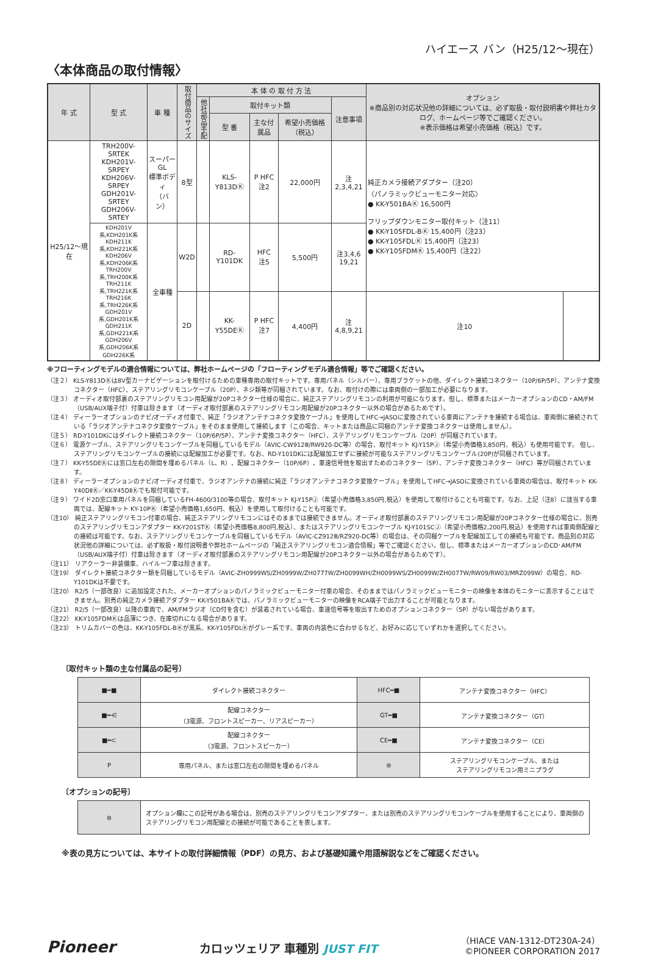ハイエース バン（H25/12〜現在）
〈本体商品の取付情報〉
| 年 式 | 型 式 | 車 種 | 取付商品のサイズ | 本 体 の 取 付 方 法 | | | | | オプション ※商品別の対応状況他の詳細については、必ず取扱・取付説明書や弊社カタログ、ホームページ等でご確認ください。 ※表示価格は希望小売価格（税込）です。 | |
| --- | --- | --- | --- | --- | --- | --- | --- | --- | --- | --- |
| | | | | 他社部品手配 | 取付キット類 | | | 注意事項 | | |
| | | | | | 型 番 | 主な付属品 | 希望小売価格（税込） | | | |
| H25/12〜現在 | TRH200V-SRTEK KDH201V-SRPEY KDH206V-SRPEY GDH201V-SRTEY GDH206V-SRTEY | スーパーGL 標準ボディ （バン） | 8型 | | KLS-Y813DⓀ | P HFC 注2 | 22,000円 | 注2,3,4,21 | 純正カメラ接続アダプター（注20） 〈パノラミックビューモニター対応〉 ● KK-Y501BAⓀ 16,500円 フリップダウンモニター取付キット（注11） ● KK-Y105FDL-BⓀ 15,400円（注23） ● KK-Y105FDLⓀ 15,400円（注23） ● KK-Y105FDMⓀ 15,400円（注22） | |
| | KDH201V系,KDH201K系 KDH211K系,KDH221K系 KDH206V系,KDH206K系 TRH200V系,TRH200K系 TRH211K系,TRH221K系 TRH216K系,TRH226K系 GDH201V系,GDH201K系 GDH211K系,GDH221K系 GDH206V系,GDH206K系 GDH226K系 | 全車種 | W2D | | RD-Y101DK | HFC 注5 | 5,500円 | 注3,4,6 19,21 | | |
| | | | 2D | | KK-Y55DEⓀ | P HFC 注7 | 4,400円 | 注4,8,9,21 | 注10 | |
※フローティングモデルの適合情報については、弊社ホームページの「フローティングモデル適合情報」等でご確認ください。
（注２） KLS-Y813DⓀは8V型カーナビゲーションを取付けるための車種専用の取付キットです。専用パネル（シルバー）、専用ブラケットの他、ダイレクト接続コネクター（10P/6P/5P）、アンテナ変換コネクター（HFC）、ステアリングリモコンケーブル（20P）、ネジ類等が同梱されています。なお、取付けの際には車両側の一部加工が必要になります。
（注３） オーディオ取付部裏のステアリングリモコン用配線が20Pコネクター仕様の場合に、純正ステアリングリモコンの利用が可能になります。但し、標準またはメーカーオプションのCD・AM/FM（USB/AUX端子付）付車は除きます（オーディオ取付部裏のステアリングリモコン用配線が20Pコネクター以外の場合があるためです）。
（注４） ディーラーオプションのナビ/オーディオ付車で、純正「ラジオアンテナコネクタ変換ケーブル」を使用してHFC→JASOに変換されている車両にアンテナを接続する場合は、車両側に接続されている「ラジオアンテナコネクタ変換ケーブル」をそのまま使用して接続します（この場合、キットまたは商品に同梱のアンテナ変換コネクターは使用しません）。
（注５） RD-Y101DKにはダイレクト接続コネクター（10P/6P/5P）、アンテナ変換コネクター（HFC）、ステアリングリモコンケーブル（20P）が同梱されています。
（注６） 電源ケーブル、ステアリングリモコンケーブルを同梱しているモデル（AVIC-CW912Ⅲ/RW920-DC等）の場合、取付キット KJ-Y15PⒿ（希望小売価格3,850円、税込）も使用可能です。 但し、ステアリングリモコンケーブルの接続には配線加工が必要です。なお、RD-Y101DKには配線加工せずに接続が可能なステアリングリモコンケーブル(20P)が同梱されています。
（注７） KK-Y55DEⓀには窓口左右の隙間を埋めるパネル（L、R）、配線コネクター（10P/6P）、車速信号他を取出すためのコネクター（5P）、アンテナ変換コネクター（HFC）等が同梱されています。
（注８） ディーラーオプションのナビ/オーディオ付車で、ラジオアンテナの接続に純正「ラジオアンテナコネクタ変換ケーブル」を使用してHFC→JASOに変換されている車両の場合は、取付キット KK-Y40DⅡⓀ／KK-Y45DⅡⓀでも取付可能です。
（注９） ワイド2D窓口車用パネルを同梱しているFH-4600/3100等の場合、取付キット KJ-Y15PⒿ（希望小売価格3,850円,税込）を使用して取付けることも可能です。なお、上記（注8）に該当する車両では、配線キット KY-10PⓀ（希望小売価格1,650円、税込）を使用して取付けることも可能です。
（注10） 純正ステアリングリモコン付車の場合、純正ステアリングリモコンにはそのままでは接続できません。オーディオ取付部裏のステアリングリモコン用配線が20Pコネクター仕様の場合に、別売のステアリングリモコンアダプター KK-Y201STⓀ（希望小売価格8,800円,税込）、またはステアリングリモコンケーブル KJ-Y101SCⒿ（希望小売価格2,200円,税込）を使用すれば車両側配線との接続は可能です。なお、ステアリングリモコンケーブルを同梱しているモデル（AVIC-CZ912Ⅲ/RZ920-DC等）の場合は、その同梱ケーブルを配線加工しての接続も可能です。商品別の対応状況他の詳細については、必ず取扱・取付説明書や弊社ホームページの「純正ステアリングリモコン適合情報」等でご確認ください。但し、標準またはメーカーオプションのCD･AM/FM（USB/AUX端子付）付車は除きます（オーディオ取付部裏のステアリングリモコン用配線が20Pコネクター以外の場合があるためです）。
（注11） リアクーラー非装備車、ハイルーフ車は除きます。
（注19） ダイレクト接続コネクター類を同梱しているモデル（AVIC-ZH0999WS/ZH0999W/ZH0777W/ZH0099WH/ZH0099WS/ZH0099W/ZH0077W/RW09/RW03/MRZ099W）の場合、RD-Y101DKは不要です。
（注20） R2/5（一部改良）に追加設定された、メーカーオプションのパノラミックビューモニター付車の場合、そのままではパノラミックビューモニターの映像を本体のモニターに表示することはできません。別売の純正カメラ接続アダプター KK-Y501BAⓀでは、パノラミックビューモニターの映像をRCA端子で出力することが可能となります。
（注21） R2/5（一部改良）以降の車両で、AM/FMラジオ（CD付を含む）が装着されている場合、車速信号等を取出すためのオプションコネクター（5P）がない場合があります。
（注22） KK-Y105FDMⓀは品薄につき、在庫切れになる場合があります。
（注23） トリムカバーの色は、KK-Y105FDL-BⓀが黒系、KK-Y105FDLⓀがグレー系です。車両の内装色に合わせるなど、お好みに応じていずれかを選択してください。
〔取付キット類の主な付属品の記号〕
| ■━■ | ダイレクト接続コネクター | HFC━■ | アンテナ変換コネクター（HFC） |
| ■━⋲ | 配線コネクター （3電源、フロントスピーカー、リアスピーカー） | GT━■ | アンテナ変換コネクター（GT） |
| ■━⊂ | 配線コネクター （3電源、フロントスピーカー） | CE━■ | アンテナ変換コネクター（CE） |
| P | 専用パネル、または窓口左右の隙間を埋めるパネル | ⊜ | ステアリングリモコンケーブル、または ステアリングリモコン用ミニプラグ |
〔オプションの記号〕
| ⊜ | オプション欄にこの記号がある場合は、別売のステアリングリモコンアダプター、または別売のステアリングリモコンケーブルを使用することにより、車両側のステアリングリモコン用配線との接続が可能であることを表します。 |
※表の見方については、本サイトの取付詳細情報（PDF）の見方、および基礎知識や用語解説などをご確認ください。
Pioneer カロッツェリア 車種別 JUST FIT （HIACE VAN-1312-DT230A-24）
©PIONEER CORPORATION 2017